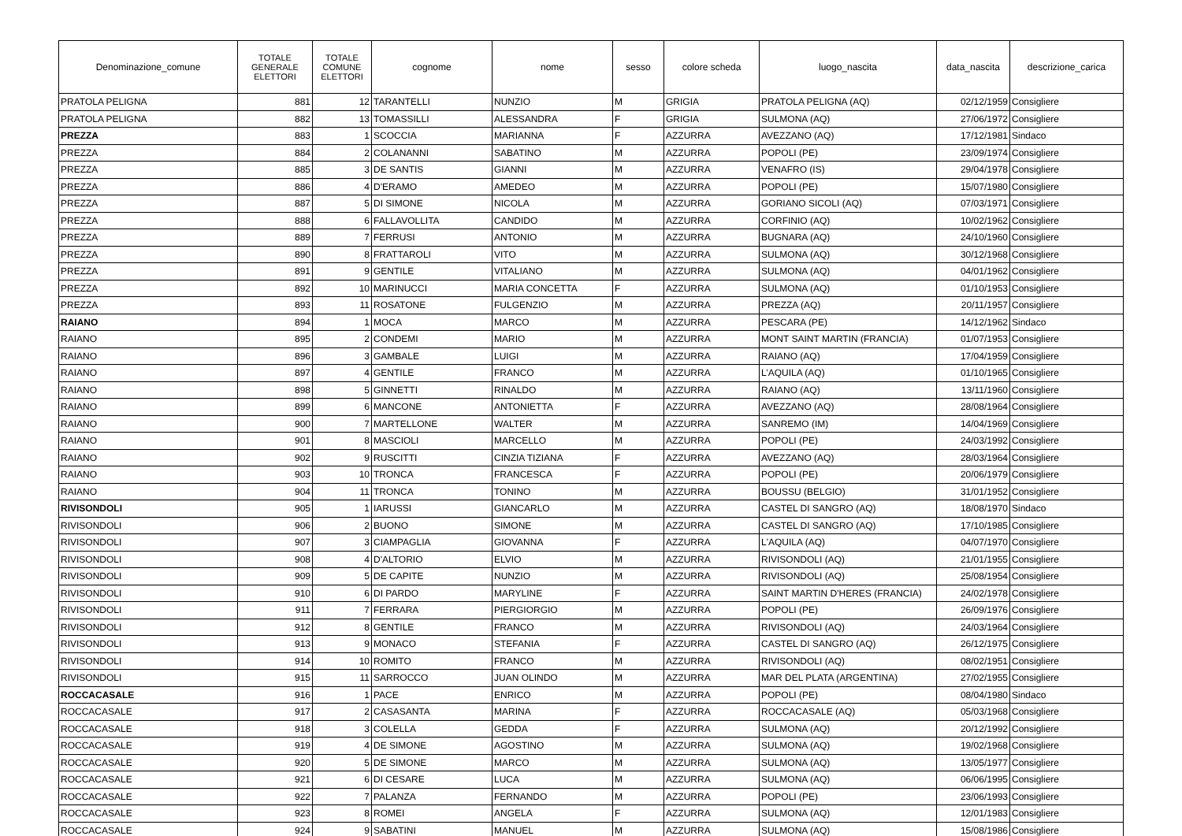| Denominazione_comune | TOTALE GENERALE ELETTORI | TOTALE COMUNE ELETTORI | cognome | nome | sesso | colore scheda | luogo_nascita | data_nascita | descrizione_carica |
| --- | --- | --- | --- | --- | --- | --- | --- | --- | --- |
| PRATOLA PELIGNA | 881 | 12 | TARANTELLI | NUNZIO | M | GRIGIA | PRATOLA PELIGNA (AQ) | 02/12/1959 | Consigliere |
| PRATOLA PELIGNA | 882 | 13 | TOMASSILLI | ALESSANDRA | F | GRIGIA | SULMONA (AQ) | 27/06/1972 | Consigliere |
| PREZZA | 883 | 1 | SCOCCIA | MARIANNA | F | AZZURRA | AVEZZANO (AQ) | 17/12/1981 | Sindaco |
| PREZZA | 884 | 2 | COLANANNI | SABATINO | M | AZZURRA | POPOLI (PE) | 23/09/1974 | Consigliere |
| PREZZA | 885 | 3 | DE SANTIS | GIANNI | M | AZZURRA | VENAFRO (IS) | 29/04/1978 | Consigliere |
| PREZZA | 886 | 4 | D'ERAMO | AMEDEO | M | AZZURRA | POPOLI (PE) | 15/07/1980 | Consigliere |
| PREZZA | 887 | 5 | DI SIMONE | NICOLA | M | AZZURRA | GORIANO SICOLI (AQ) | 07/03/1971 | Consigliere |
| PREZZA | 888 | 6 | FALLAVOLLITA | CANDIDO | M | AZZURRA | CORFINIO (AQ) | 10/02/1962 | Consigliere |
| PREZZA | 889 | 7 | FERRUSI | ANTONIO | M | AZZURRA | BUGNARA (AQ) | 24/10/1960 | Consigliere |
| PREZZA | 890 | 8 | FRATTAROLI | VITO | M | AZZURRA | SULMONA (AQ) | 30/12/1968 | Consigliere |
| PREZZA | 891 | 9 | GENTILE | VITALIANO | M | AZZURRA | SULMONA (AQ) | 04/01/1962 | Consigliere |
| PREZZA | 892 | 10 | MARINUCCI | MARIA CONCETTA | F | AZZURRA | SULMONA (AQ) | 01/10/1953 | Consigliere |
| PREZZA | 893 | 11 | ROSATONE | FULGENZIO | M | AZZURRA | PREZZA (AQ) | 20/11/1957 | Consigliere |
| RAIANO | 894 | 1 | MOCA | MARCO | M | AZZURRA | PESCARA (PE) | 14/12/1962 | Sindaco |
| RAIANO | 895 | 2 | CONDEMI | MARIO | M | AZZURRA | MONT SAINT MARTIN (FRANCIA) | 01/07/1953 | Consigliere |
| RAIANO | 896 | 3 | GAMBALE | LUIGI | M | AZZURRA | RAIANO (AQ) | 17/04/1959 | Consigliere |
| RAIANO | 897 | 4 | GENTILE | FRANCO | M | AZZURRA | L’AQUILA (AQ) | 01/10/1965 | Consigliere |
| RAIANO | 898 | 5 | GINNETTI | RINALDO | M | AZZURRA | RAIANO (AQ) | 13/11/1960 | Consigliere |
| RAIANO | 899 | 6 | MANCONE | ANTONIETTA | F | AZZURRA | AVEZZANO (AQ) | 28/08/1964 | Consigliere |
| RAIANO | 900 | 7 | MARTELLONE | WALTER | M | AZZURRA | SANREMO (IM) | 14/04/1969 | Consigliere |
| RAIANO | 901 | 8 | MASCIOLI | MARCELLO | M | AZZURRA | POPOLI (PE) | 24/03/1992 | Consigliere |
| RAIANO | 902 | 9 | RUSCITTI | CINZIA TIZIANA | F | AZZURRA | AVEZZANO (AQ) | 28/03/1964 | Consigliere |
| RAIANO | 903 | 10 | TRONCA | FRANCESCA | F | AZZURRA | POPOLI (PE) | 20/06/1979 | Consigliere |
| RAIANO | 904 | 11 | TRONCA | TONINO | M | AZZURRA | BOUSSU (BELGIO) | 31/01/1952 | Consigliere |
| RIVISONDOLI | 905 | 1 | IARUSSI | GIANCARLO | M | AZZURRA | CASTEL DI SANGRO (AQ) | 18/08/1970 | Sindaco |
| RIVISONDOLI | 906 | 2 | BUONO | SIMONE | M | AZZURRA | CASTEL DI SANGRO (AQ) | 17/10/1985 | Consigliere |
| RIVISONDOLI | 907 | 3 | CIAMPAGLIA | GIOVANNA | F | AZZURRA | L'AQUILA (AQ) | 04/07/1970 | Consigliere |
| RIVISONDOLI | 908 | 4 | D'ALTORIO | ELVIO | M | AZZURRA | RIVISONDOLI (AQ) | 21/01/1955 | Consigliere |
| RIVISONDOLI | 909 | 5 | DE CAPITE | NUNZIO | M | AZZURRA | RIVISONDOLI (AQ) | 25/08/1954 | Consigliere |
| RIVISONDOLI | 910 | 6 | DI PARDO | MARYLINE | F | AZZURRA | SAINT MARTIN D'HERES (FRANCIA) | 24/02/1978 | Consigliere |
| RIVISONDOLI | 911 | 7 | FERRARA | PIERGIORGIO | M | AZZURRA | POPOLI (PE) | 26/09/1976 | Consigliere |
| RIVISONDOLI | 912 | 8 | GENTILE | FRANCO | M | AZZURRA | RIVISONDOLI (AQ) | 24/03/1964 | Consigliere |
| RIVISONDOLI | 913 | 9 | MONACO | STEFANIA | F | AZZURRA | CASTEL DI SANGRO (AQ) | 26/12/1975 | Consigliere |
| RIVISONDOLI | 914 | 10 | ROMITO | FRANCO | M | AZZURRA | RIVISONDOLI (AQ) | 08/02/1951 | Consigliere |
| RIVISONDOLI | 915 | 11 | SARROCCO | JUAN OLINDO | M | AZZURRA | MAR DEL PLATA (ARGENTINA) | 27/02/1955 | Consigliere |
| ROCCACASALE | 916 | 1 | PACE | ENRICO | M | AZZURRA | POPOLI (PE) | 08/04/1980 | Sindaco |
| ROCCACASALE | 917 | 2 | CASASANTA | MARINA | F | AZZURRA | ROCCACASALE (AQ) | 05/03/1968 | Consigliere |
| ROCCACASALE | 918 | 3 | COLELLA | GEDDA | F | AZZURRA | SULMONA (AQ) | 20/12/1992 | Consigliere |
| ROCCACASALE | 919 | 4 | DE SIMONE | AGOSTINO | M | AZZURRA | SULMONA (AQ) | 19/02/1968 | Consigliere |
| ROCCACASALE | 920 | 5 | DE SIMONE | MARCO | M | AZZURRA | SULMONA (AQ) | 13/05/1977 | Consigliere |
| ROCCACASALE | 921 | 6 | DI CESARE | LUCA | M | AZZURRA | SULMONA (AQ) | 06/06/1995 | Consigliere |
| ROCCACASALE | 922 | 7 | PALANZA | FERNANDO | M | AZZURRA | POPOLI (PE) | 23/06/1993 | Consigliere |
| ROCCACASALE | 923 | 8 | ROMEI | ANGELA | F | AZZURRA | SULMONA (AQ) | 12/01/1983 | Consigliere |
| ROCCACASALE | 924 | 9 | SABATINI | MANUEL | M | AZZURRA | SULMONA (AQ) | 15/08/1986 | Consigliere |